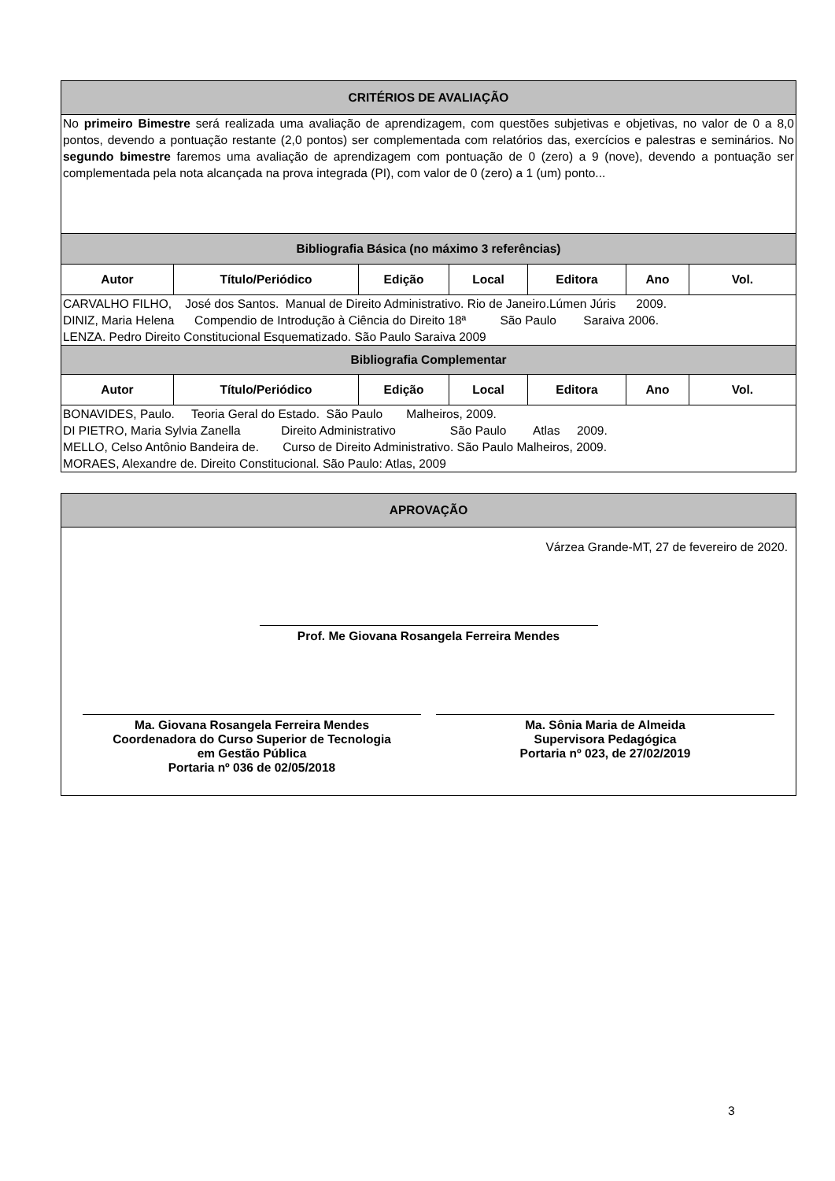| CRITÉRIOS DE AVALIAÇÃO | | | | | | |
| No primeiro Bimestre será realizada uma avaliação de aprendizagem, com questões subjetivas e objetivas, no valor de 0 a 8,0 pontos, devendo a pontuação restante (2,0 pontos) ser complementada com relatórios das, exercícios e palestras e seminários. No segundo bimestre faremos uma avaliação de aprendizagem com pontuação de 0 (zero) a 9 (nove), devendo a pontuação ser complementada pela nota alcançada na prova integrada (PI), com valor de 0 (zero) a 1 (um) ponto... | | | | | | |
| Bibliografia Básica (no máximo 3 referências) | | | | | | |
| Autor | Título/Periódico | Edição | Local | Editora | Ano | Vol. |
| CARVALHO FILHO, José dos Santos. Manual de Direito Administrativo. Rio de Janeiro.Lúmen Júris 2009. DINIZ, Maria Helena Compendio de Introdução à Ciência do Direito 18ª São Paulo Saraiva 2006. LENZA. Pedro Direito Constitucional Esquematizado. São Paulo Saraiva 2009 | | | | | | |
| Bibliografia Complementar | | | | | | |
| Autor | Título/Periódico | Edição | Local | Editora | Ano | Vol. |
| BONAVIDES, Paulo. Teoria Geral do Estado. São Paulo Malheiros, 2009. DI PIETRO, Maria Sylvia Zanella Direito Administrativo São Paulo Atlas 2009. MELLO, Celso Antônio Bandeira de. Curso de Direito Administrativo. São Paulo Malheiros, 2009. MORAES, Alexandre de. Direito Constitucional. São Paulo: Atlas, 2009 | | | | | | |
| APROVAÇÃO |
| Várzea Grande-MT, 27 de fevereiro de 2020. Prof. Me Giovana Rosangela Ferreira Mendes Ma. Giovana Rosangela Ferreira Mendes Coordenadora do Curso Superior de Tecnologia em Gestão Pública Portaria nº 036 de 02/05/2018 Ma. Sônia Maria de Almeida Supervisora Pedagógica Portaria nº 023, de 27/02/2019 |
3